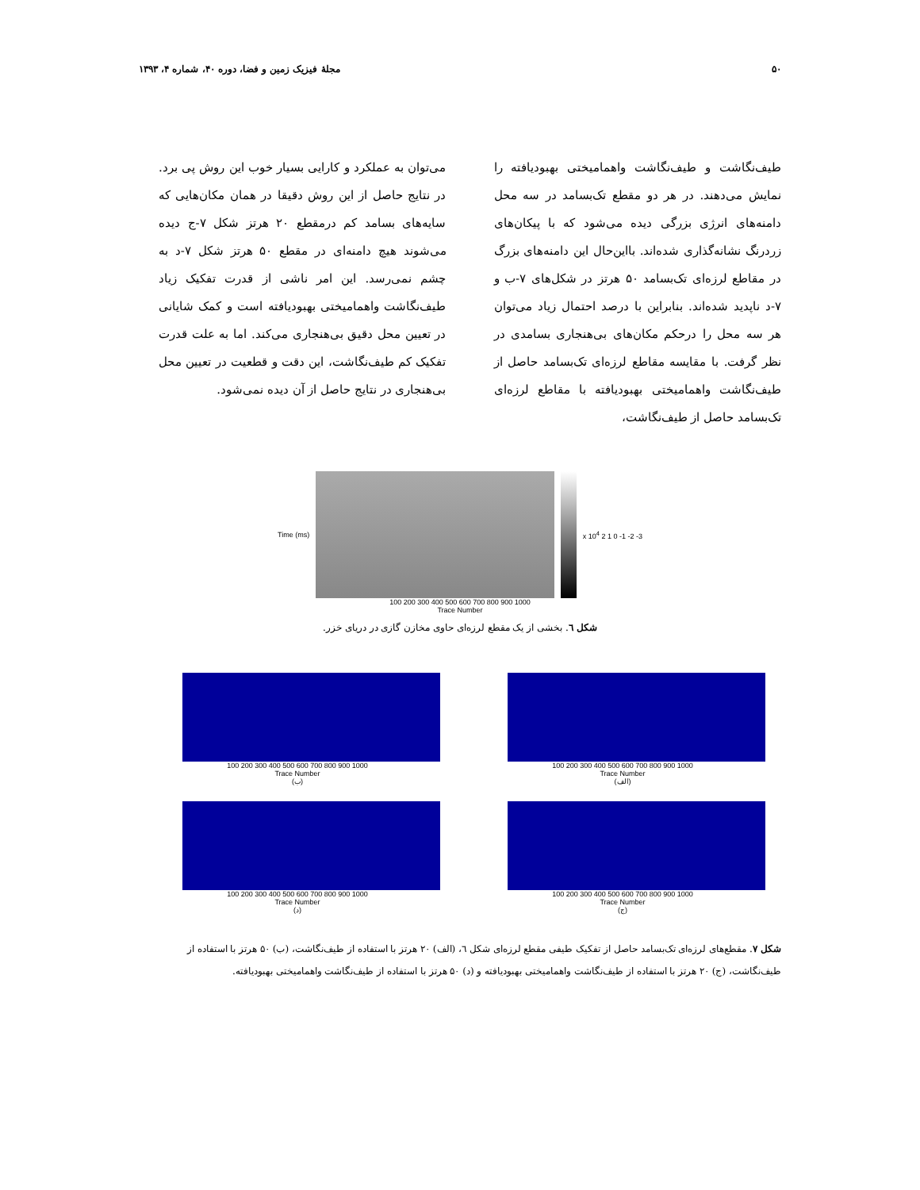۵۰ مجلهٔ فیزیک زمین و فضا، دوره ۴۰، شماره ۴، ۱۳۹۳
طیف‌نگاشت و طیف‌نگاشت واهمامیختی بهبودیافته را نمایش می‌دهند. در هر دو مقطع تک‌بسامد در سه محل دامنه‌های انرژی بزرگی دیده می‌شود که با پیکان‌های زردرنگ نشانه‌گذاری شده‌اند. بااین‌حال این دامنه‌های بزرگ در مقاطع لرزه‌ای تک‌بسامد ۵۰ هرتز در شکل‌های ۷-ب و ۷-د ناپدید شده‌اند. بنابراین با درصد احتمال زیاد می‌توان هر سه محل را درحکم مکان‌های بی‌هنجاری بسامدی در نظر گرفت. با مقایسه مقاطع لرزه‌ای تک‌بسامد حاصل از طیف‌نگاشت واهمامیختی بهبودیافته با مقاطع لرزه‌ای تک‌بسامد حاصل از طیف‌نگاشت،
می‌توان به عملکرد و کارایی بسیار خوب این روش پی برد. در نتایج حاصل از این روش دقیقا در همان مکان‌هایی که سایه‌های بسامد کم درمقطع ۲۰ هرتز شکل ۷-ج دیده می‌شوند هیچ دامنه‌ای در مقطع ۵۰ هرتز شکل ۷-د به چشم نمی‌رسد. این امر ناشی از قدرت تفکیک زیاد طیف‌نگاشت واهمامیختی بهبودیافته است و کمک شایانی در تعیین محل دقیق بی‌هنجاری می‌کند. اما به علت قدرت تفکیک کم طیف‌نگاشت، این دقت و قطعیت در تعیین محل بی‌هنجاری در نتایج حاصل از آن دیده نمی‌شود.
Time (ms) x 10<sup>4</sup> 2 1 0 -1 -2 -3
100 200 300 400 500 600 700 800 900 1000
Trace Number
شکل ٦. بخشی از یک مقطع لرزه‌ای حاوی مخازن گازی در دریای خزر.
100 200 300 400 500 600 700 800 900 1000
Trace Number
(الف)
100 200 300 400 500 600 700 800 900 1000
Trace Number
(ب)
100 200 300 400 500 600 700 800 900 1000
Trace Number
(ج)
100 200 300 400 500 600 700 800 900 1000
Trace Number
(د)
شکل ۷. مقطع‌های لرزه‌ای تک‌بسامد حاصل از تفکیک طیفی مقطع لرزه‌ای شکل ٦، (الف) ۲۰ هرتز با استفاده از طیف‌نگاشت، (ب) ۵۰ هرتز با استفاده از طیف‌نگاشت، (ج) ۲۰ هرتز با استفاده از طیف‌نگاشت واهمامیختی بهبودیافته و (د) ۵۰ هرتز با استفاده از طیف‌نگاشت واهمامیختی بهبودیافته.